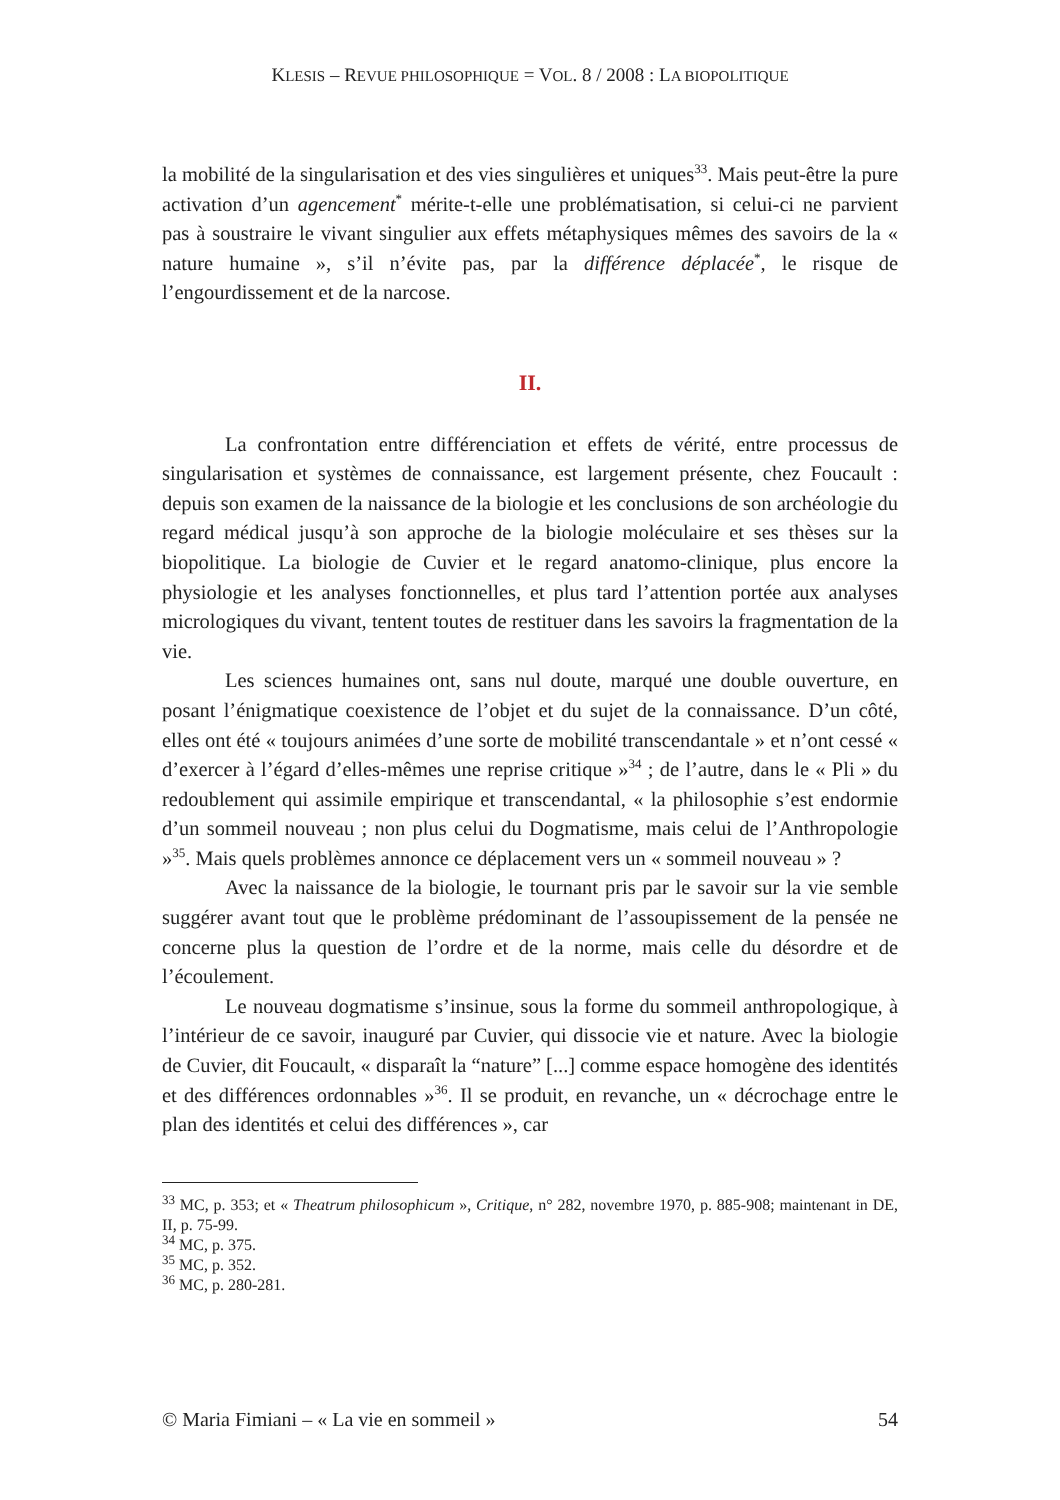KLESIS – REVUE PHILOSOPHIQUE = VOL. 8 / 2008 : LA BIOPOLITIQUE
la mobilité de la singularisation et des vies singulières et uniques<sup>33</sup>. Mais peut-être la pure activation d’un agencement<sup>*</sup> mérite-t-elle une problématisation, si celui-ci ne parvient pas à soustraire le vivant singulier aux effets métaphysiques mêmes des savoirs de la « nature humaine », s’il n’évite pas, par la différence déplacée<sup>*</sup>, le risque de l’engourdissement et de la narcose.
II.
La confrontation entre différenciation et effets de vérité, entre processus de singularisation et systèmes de connaissance, est largement présente, chez Foucault : depuis son examen de la naissance de la biologie et les conclusions de son archéologie du regard médical jusqu’à son approche de la biologie moléculaire et ses thèses sur la biopolitique. La biologie de Cuvier et le regard anatomo-clinique, plus encore la physiologie et les analyses fonctionnelles, et plus tard l’attention portée aux analyses micrologiques du vivant, tentent toutes de restituer dans les savoirs la fragmentation de la vie.
Les sciences humaines ont, sans nul doute, marqué une double ouverture, en posant l’énigmatique coexistence de l’objet et du sujet de la connaissance. D’un côté, elles ont été « toujours animées d’une sorte de mobilité transcendantale » et n’ont cessé « d’exercer à l’égard d’elles-mêmes une reprise critique »<sup>34</sup> ; de l’autre, dans le « Pli » du redoublement qui assimile empirique et transcendantal, « la philosophie s’est endormie d’un sommeil nouveau ; non plus celui du Dogmatisme, mais celui de l’Anthropologie »<sup>35</sup>. Mais quels problèmes annonce ce déplacement vers un « sommeil nouveau » ?
Avec la naissance de la biologie, le tournant pris par le savoir sur la vie semble suggérer avant tout que le problème prédominant de l’assoupissement de la pensée ne concerne plus la question de l’ordre et de la norme, mais celle du désordre et de l’écoulement.
Le nouveau dogmatisme s’insinue, sous la forme du sommeil anthropologique, à l’intérieur de ce savoir, inauguré par Cuvier, qui dissocie vie et nature. Avec la biologie de Cuvier, dit Foucault, « disparaît la “nature” [...] comme espace homogène des identités et des différences ordonnables »<sup>36</sup>. Il se produit, en revanche, un « décrochage entre le plan des identités et celui des différences », car
<sup>33</sup> MC, p. 353; et « Theatrum philosophicum », Critique, n° 282, novembre 1970, p. 885-908; maintenant in DE, II, p. 75-99.
<sup>34</sup> MC, p. 375.
<sup>35</sup> MC, p. 352.
<sup>36</sup> MC, p. 280-281.
© Maria Fimiani – « La vie en sommeil » 54